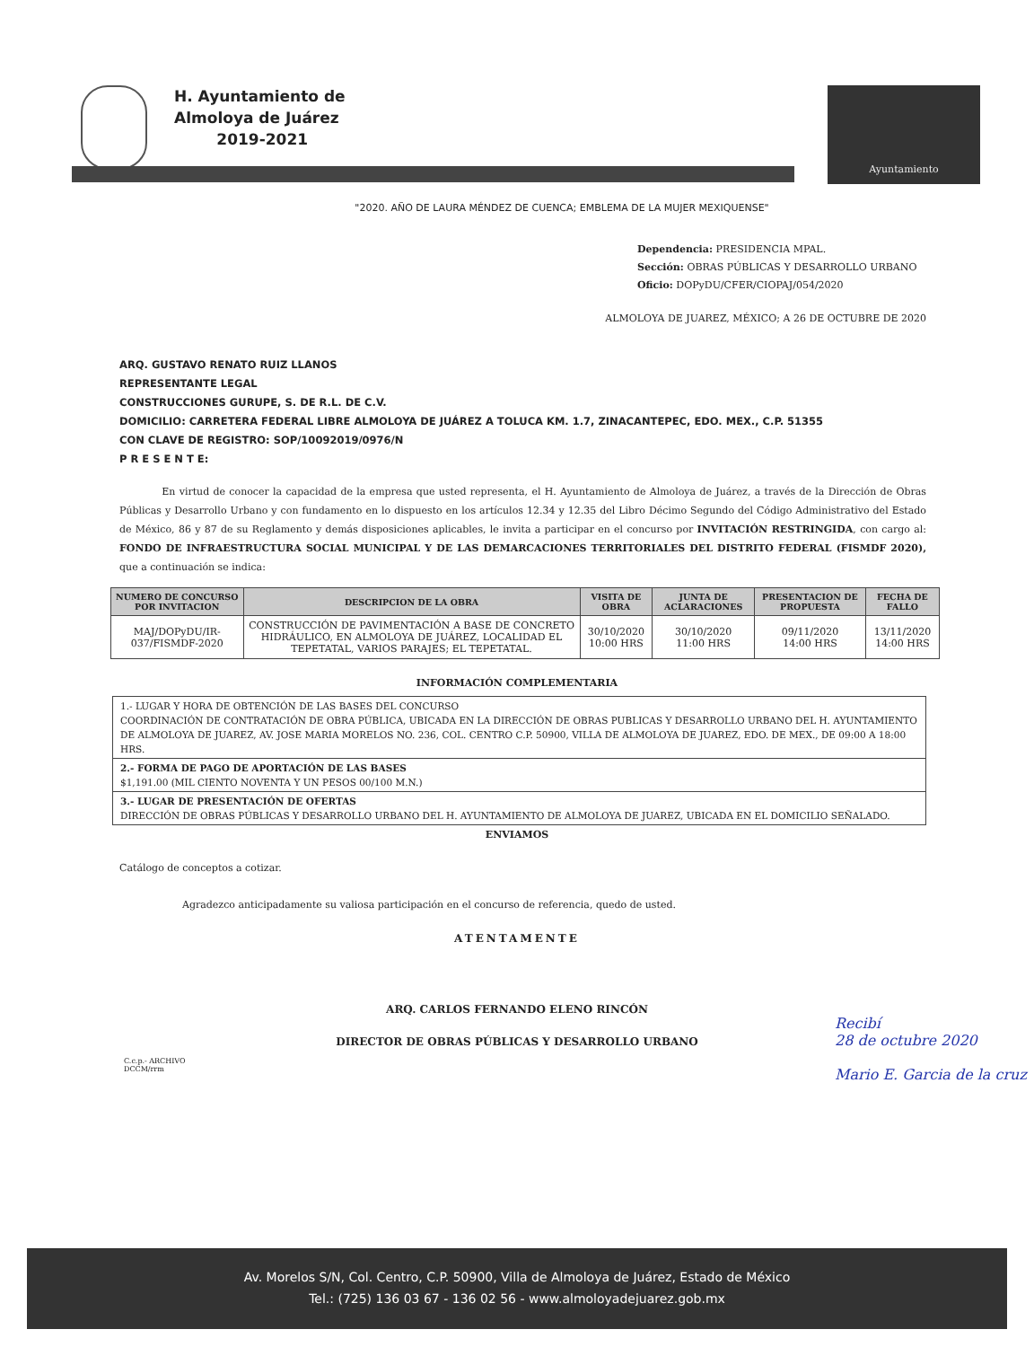H. Ayuntamiento de
Almoloya de Juárez
2019-2021
Ayuntamiento
"2020. AÑO DE LAURA MÉNDEZ DE CUENCA; EMBLEMA DE LA MUJER MEXIQUENSE"
Dependencia: PRESIDENCIA MPAL.
Sección: OBRAS PÚBLICAS Y DESARROLLO URBANO
Oficio: DOPyDU/CFER/CIOPAJ/054/2020
ALMOLOYA DE JUAREZ, MÉXICO; A 26 DE OCTUBRE DE 2020
ARQ. GUSTAVO RENATO RUIZ LLANOS
REPRESENTANTE LEGAL
CONSTRUCCIONES GURUPE, S. DE R.L. DE C.V.
DOMICILIO: CARRETERA FEDERAL LIBRE ALMOLOYA DE JUÁREZ A TOLUCA KM. 1.7, ZINACANTEPEC, EDO. MEX., C.P. 51355
CON CLAVE DE REGISTRO: SOP/10092019/0976/N
P R E S E N T E:
En virtud de conocer la capacidad de la empresa que usted representa, el H. Ayuntamiento de Almoloya de Juárez, a través de la Dirección de Obras Públicas y Desarrollo Urbano y con fundamento en lo dispuesto en los artículos 12.34 y 12.35 del Libro Décimo Segundo del Código Administrativo del Estado de México, 86 y 87 de su Reglamento y demás disposiciones aplicables, le invita a participar en el concurso por INVITACIÓN RESTRINGIDA, con cargo al: FONDO DE INFRAESTRUCTURA SOCIAL MUNICIPAL Y DE LAS DEMARCACIONES TERRITORIALES DEL DISTRITO FEDERAL (FISMDF 2020), que a continuación se indica:
| NUMERO DE CONCURSO POR INVITACION | DESCRIPCION DE LA OBRA | VISITA DE OBRA | JUNTA DE ACLARACIONES | PRESENTACION DE PROPUESTA | FECHA DE FALLO |
| --- | --- | --- | --- | --- | --- |
| MAJ/DOPyDU/IR-037/FISMDF-2020 | CONSTRUCCIÓN DE PAVIMENTACIÓN A BASE DE CONCRETO HIDRÁULICO, EN ALMOLOYA DE JUÁREZ, LOCALIDAD EL TEPETATAL, VARIOS PARAJES; EL TEPETATAL. | 30/10/2020 10:00 HRS | 30/10/2020 11:00 HRS | 09/11/2020 14:00 HRS | 13/11/2020 14:00 HRS |
INFORMACIÓN COMPLEMENTARIA
1.- LUGAR Y HORA DE OBTENCIÓN DE LAS BASES DEL CONCURSO
COORDINACIÓN DE CONTRATACIÓN DE OBRA PÚBLICA, UBICADA EN LA DIRECCIÓN DE OBRAS PUBLICAS Y DESARROLLO URBANO DEL H. AYUNTAMIENTO DE ALMOLOYA DE JUAREZ, AV. JOSE MARIA MORELOS NO. 236, COL. CENTRO C.P. 50900, VILLA DE ALMOLOYA DE JUAREZ, EDO. DE MEX., DE 09:00 A 18:00 HRS.
2.- FORMA DE PAGO DE APORTACIÓN DE LAS BASES
$1,191.00 (MIL CIENTO NOVENTA Y UN PESOS 00/100 M.N.)
3.- LUGAR DE PRESENTACIÓN DE OFERTAS
DIRECCIÓN DE OBRAS PÚBLICAS Y DESARROLLO URBANO DEL H. AYUNTAMIENTO DE ALMOLOYA DE JUAREZ, UBICADA EN EL DOMICILIO SEÑALADO.
ENVIAMOS
Catálogo de conceptos a cotizar.
Agradezco anticipadamente su valiosa participación en el concurso de referencia, quedo de usted.
ATENTAMENTE
ARQ. CARLOS FERNANDO ELENO RINCÓN
DIRECTOR DE OBRAS PÚBLICAS Y DESARROLLO URBANO
C.c.p.- ARCHIVO
DCCM/rrm
Recibí
28 de octubre 2020
Mario E. Garcia de la cruz
Av. Morelos S/N, Col. Centro, C.P. 50900, Villa de Almoloya de Juárez, Estado de México
Tel.: (725) 136 03 67 - 136 02 56 - www.almoloyadejuarez.gob.mx